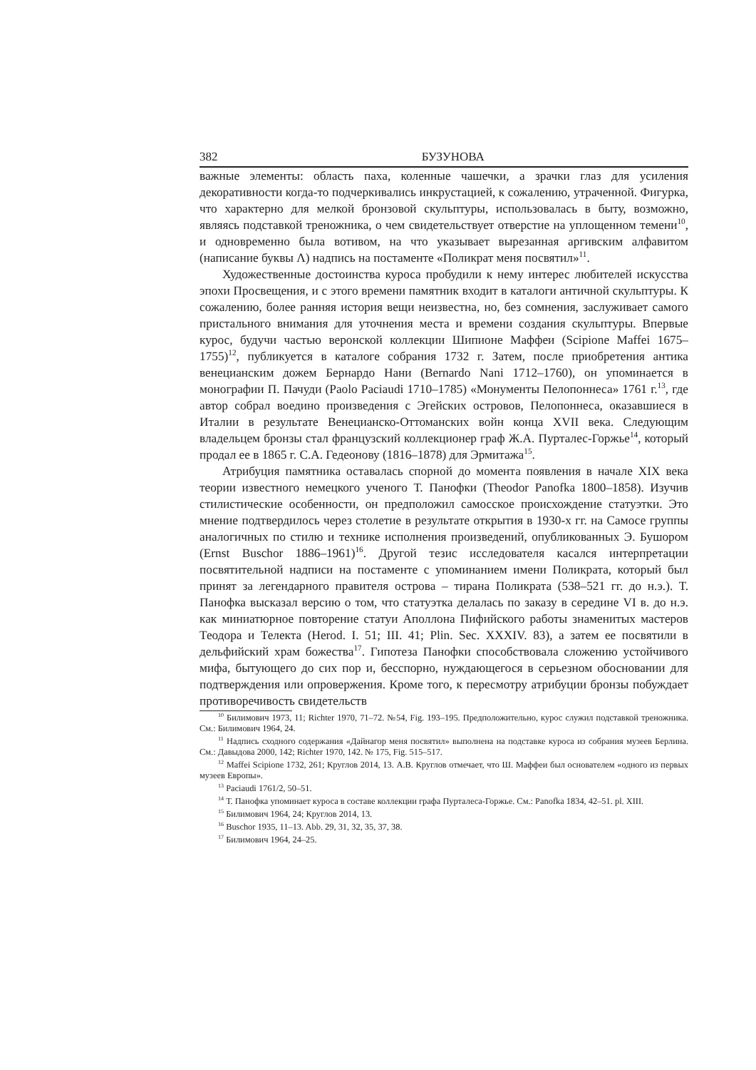382 БУЗУНОВА
важные элементы: область паха, коленные чашечки, а зрачки глаз для усиления декоративности когда-то подчеркивались инкрустацией, к сожалению, утраченной. Фигурка, что характерно для мелкой бронзовой скульптуры, использовалась в быту, возможно, являясь подставкой треножника, о чем свидетельствует отверстие на уплощенном темени<sup>10</sup>, и одновременно была вотивом, на что указывает вырезанная аргивским алфавитом (написание буквы Λ) надпись на постаменте «Поликрат меня посвятил»<sup>11</sup>.
Художественные достоинства куроса пробудили к нему интерес любителей искусства эпохи Просвещения, и с этого времени памятник входит в каталоги античной скульптуры. К сожалению, более ранняя история вещи неизвестна, но, без сомнения, заслуживает самого пристального внимания для уточнения места и времени создания скульптуры. Впервые курос, будучи частью веронской коллекции Шипионе Маффеи (Scipione Maffei 1675–1755)<sup>12</sup>, публикуется в каталоге собрания 1732 г. Затем, после приобретения антика венецианским дожем Бернардо Нани (Bernardo Nani 1712–1760), он упоминается в монографии П. Пачуди (Paolo Paciaudi 1710–1785) «Монументы Пелопоннеса» 1761 г.<sup>13</sup>, где автор собрал воедино произведения с Эгейских островов, Пелопоннеса, оказавшиеся в Италии в результате Венецианско-Оттоманских войн конца XVII века. Следующим владельцем бронзы стал французский коллекционер граф Ж.А. Пурталес-Горжье<sup>14</sup>, который продал ее в 1865 г. С.А. Гедеонову (1816–1878) для Эрмитажа<sup>15</sup>.
Атрибуция памятника оставалась спорной до момента появления в начале XIX века теории известного немецкого ученого Т. Панофки (Theodor Panofka 1800–1858). Изучив стилистические особенности, он предположил самосское происхождение статуэтки. Это мнение подтвердилось через столетие в результате открытия в 1930-х гг. на Самосе группы аналогичных по стилю и технике исполнения произведений, опубликованных Э. Бушором (Ernst Buschor 1886–1961)<sup>16</sup>. Другой тезис исследователя касался интерпретации посвятительной надписи на постаменте с упоминанием имени Поликрата, который был принят за легендарного правителя острова – тирана Поликрата (538–521 гг. до н.э.). Т. Панофка высказал версию о том, что статуэтка делалась по заказу в середине VI в. до н.э. как миниатюрное повторение статуи Аполлона Пифийского работы знаменитых мастеров Теодора и Телекта (Herod. I. 51; III. 41; Plin. Sec. XXXIV. 83), а затем ее посвятили в дельфийский храм божества<sup>17</sup>. Гипотеза Панофки способствовала сложению устойчивого мифа, бытующего до сих пор и, бесспорно, нуждающегося в серьезном обосновании для подтверждения или опровержения. Кроме того, к пересмотру атрибуции бронзы побуждает противоречивость свидетельств
<sup>10</sup> Билимович 1973, 11; Richter 1970, 71–72. №54, Fig. 193–195. Предположительно, курос служил подставкой треножника. См.: Билимович 1964, 24.
<sup>11</sup> Надпись сходного содержания «Дайнагор меня посвятил» выполнена на подставке куроса из собрания музеев Берлина. См.: Давыдова 2000, 142; Richter 1970, 142. № 175, Fig. 515–517.
<sup>12</sup> Maffei Scipione 1732, 261; Круглов 2014, 13. А.В. Круглов отмечает, что Ш. Маффеи был основателем «одного из первых музеев Европы».
<sup>13</sup> Paciaudi 1761/2, 50–51.
<sup>14</sup> Т. Панофка упоминает куроса в составе коллекции графа Пурталеса-Горжье. См.: Panofka 1834, 42–51. pl. XIII.
<sup>15</sup> Билимович 1964, 24; Круглов 2014, 13.
<sup>16</sup> Buschor 1935, 11–13. Abb. 29, 31, 32, 35, 37, 38.
<sup>17</sup> Билимович 1964, 24–25.